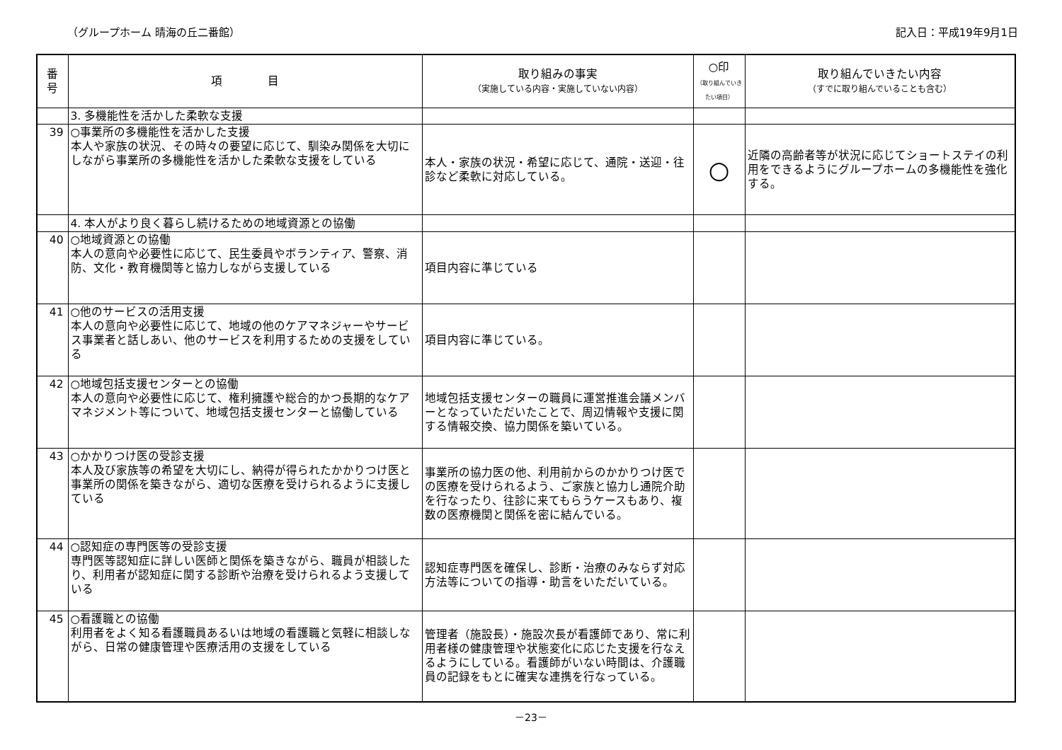（グループホーム 晴海の丘二番館） 記入日：平成19年9月1日
| 番 号 | 項 目 | 取り組みの事実 （実施している内容・実施していない内容） | ○印 （取り組んでいきたい項目） | 取り組んでいきたい内容 （すでに取り組んでいることも含む） |
| --- | --- | --- | --- | --- |
| | 3. 多機能性を活かした柔軟な支援 | | | |
| 39 | ○事業所の多機能性を活かした支援 本人や家族の状況、その時々の要望に応じて、馴染み関係を大切にしながら事業所の多機能性を活かした柔軟な支援をしている | 本人・家族の状況・希望に応じて、通院・送迎・往診など柔軟に対応している。 | ○ | 近隣の高齢者等が状況に応じてショートステイの利用をできるようにグループホームの多機能性を強化する。 |
| | 4. 本人がより良く暮らし続けるための地域資源との協働 | | | |
| 40 | ○地域資源との協働 本人の意向や必要性に応じて、民生委員やボランティア、警察、消防、文化・教育機関等と協力しながら支援している | 項目内容に準じている | | |
| 41 | ○他のサービスの活用支援 本人の意向や必要性に応じて、地域の他のケアマネジャーやサービス事業者と話しあい、他のサービスを利用するための支援をしている | 項目内容に準じている。 | | |
| 42 | ○地域包括支援センターとの協働 本人の意向や必要性に応じて、権利擁護や総合的かつ長期的なケアマネジメント等について、地域包括支援センターと協働している | 地域包括支援センターの職員に運営推進会議メンバーとなっていただいたことで、周辺情報や支援に関する情報交換、協力関係を築いている。 | | |
| 43 | ○かかりつけ医の受診支援 本人及び家族等の希望を大切にし、納得が得られたかかりつけ医と事業所の関係を築きながら、適切な医療を受けられるように支援している | 事業所の協力医の他、利用前からのかかりつけ医での医療を受けられるよう、ご家族と協力し通院介助を行なったり、往診に来てもらうケースもあり、複数の医療機関と関係を密に結んでいる。 | | |
| 44 | ○認知症の専門医等の受診支援 専門医等認知症に詳しい医師と関係を築きながら、職員が相談したり、利用者が認知症に関する診断や治療を受けられるよう支援している | 認知症専門医を確保し、診断・治療のみならず対応方法等についての指導・助言をいただいている。 | | |
| 45 | ○看護職との協働 利用者をよく知る看護職員あるいは地域の看護職と気軽に相談しながら、日常の健康管理や医療活用の支援をしている | 管理者（施設長）・施設次長が看護師であり、常に利用者様の健康管理や状態変化に応じた支援を行なえるようにしている。看護師がいない時間は、介護職員の記録をもとに確実な連携を行なっている。 | | |
－23－